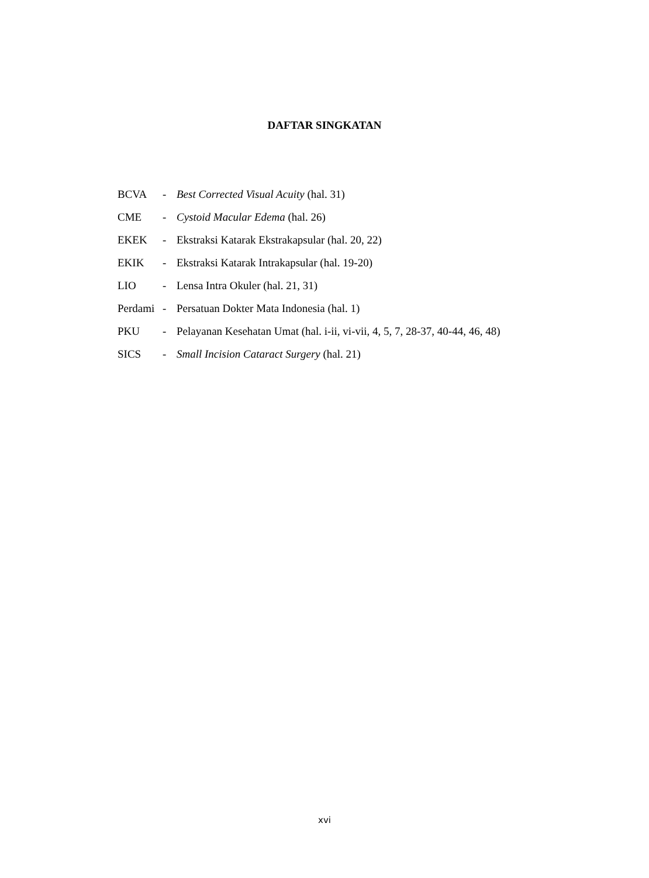DAFTAR SINGKATAN
BCVA - Best Corrected Visual Acuity (hal. 31)
CME - Cystoid Macular Edema (hal. 26)
EKEK - Ekstraksi Katarak Ekstrakapsular (hal. 20, 22)
EKIK - Ekstraksi Katarak Intrakapsular (hal. 19-20)
LIO - Lensa Intra Okuler (hal. 21, 31)
Perdami - Persatuan Dokter Mata Indonesia (hal. 1)
PKU - Pelayanan Kesehatan Umat (hal. i-ii, vi-vii, 4, 5, 7, 28-37, 40-44, 46, 48)
SICS - Small Incision Cataract Surgery (hal. 21)
xvi